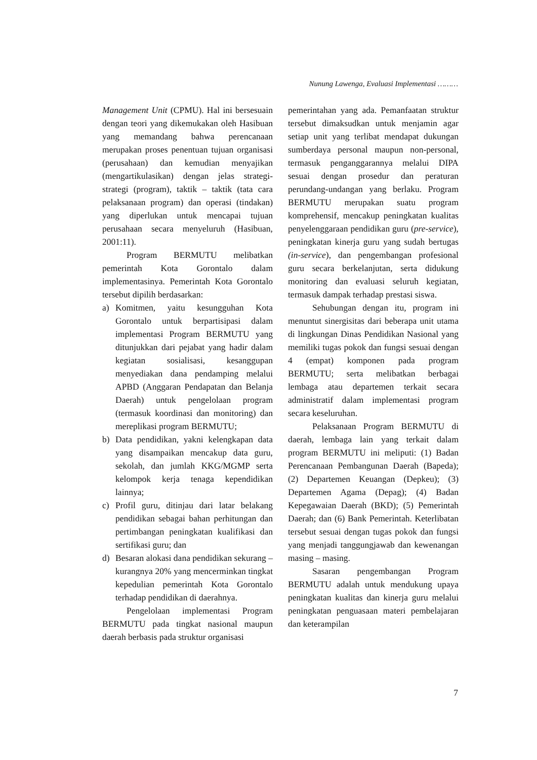Nunung Lawenga, Evaluasi Implementasi ………
Management Unit (CPMU). Hal ini bersesuain dengan teori yang dikemukakan oleh Hasibuan yang memandang bahwa perencanaan merupakan proses penentuan tujuan organisasi (perusahaan) dan kemudian menyajikan (mengartikulasikan) dengan jelas strategi-strategi (program), taktik – taktik (tata cara pelaksanaan program) dan operasi (tindakan) yang diperlukan untuk mencapai tujuan perusahaan secara menyeluruh (Hasibuan, 2001:11).
Program BERMUTU melibatkan pemerintah Kota Gorontalo dalam implementasinya. Pemerintah Kota Gorontalo tersebut dipilih berdasarkan:
a) Komitmen, yaitu kesungguhan Kota Gorontalo untuk berpartisipasi dalam implementasi Program BERMUTU yang ditunjukkan dari pejabat yang hadir dalam kegiatan sosialisasi, kesanggupan menyediakan dana pendamping melalui APBD (Anggaran Pendapatan dan Belanja Daerah) untuk pengelolaan program (termasuk koordinasi dan monitoring) dan mereplikasi program BERMUTU;
b) Data pendidikan, yakni kelengkapan data yang disampaikan mencakup data guru, sekolah, dan jumlah KKG/MGMP serta kelompok kerja tenaga kependidikan lainnya;
c) Profil guru, ditinjau dari latar belakang pendidikan sebagai bahan perhitungan dan pertimbangan peningkatan kualifikasi dan sertifikasi guru; dan
d) Besaran alokasi dana pendidikan sekurang – kurangnya 20% yang mencerminkan tingkat kepedulian pemerintah Kota Gorontalo terhadap pendidikan di daerahnya.
Pengelolaan implementasi Program BERMUTU pada tingkat nasional maupun daerah berbasis pada struktur organisasi
pemerintahan yang ada. Pemanfaatan struktur tersebut dimaksudkan untuk menjamin agar setiap unit yang terlibat mendapat dukungan sumberdaya personal maupun non-personal, termasuk penganggarannya melalui DIPA sesuai dengan prosedur dan peraturan perundang-undangan yang berlaku. Program BERMUTU merupakan suatu program komprehensif, mencakup peningkatan kualitas penyelenggaraan pendidikan guru (pre-service), peningkatan kinerja guru yang sudah bertugas (in-service), dan pengembangan profesional guru secara berkelanjutan, serta didukung monitoring dan evaluasi seluruh kegiatan, termasuk dampak terhadap prestasi siswa.
Sehubungan dengan itu, program ini menuntut sinergisitas dari beberapa unit utama di lingkungan Dinas Pendidikan Nasional yang memiliki tugas pokok dan fungsi sesuai dengan 4 (empat) komponen pada program BERMUTU; serta melibatkan berbagai lembaga atau departemen terkait secara administratif dalam implementasi program secara keseluruhan.
Pelaksanaan Program BERMUTU di daerah, lembaga lain yang terkait dalam program BERMUTU ini meliputi: (1) Badan Perencanaan Pembangunan Daerah (Bapeda); (2) Departemen Keuangan (Depkeu); (3) Departemen Agama (Depag); (4) Badan Kepegawaian Daerah (BKD); (5) Pemerintah Daerah; dan (6) Bank Pemerintah. Keterlibatan tersebut sesuai dengan tugas pokok dan fungsi yang menjadi tanggungjawab dan kewenangan masing – masing.
Sasaran pengembangan Program BERMUTU adalah untuk mendukung upaya peningkatan kualitas dan kinerja guru melalui peningkatan penguasaan materi pembelajaran dan keterampilan
7